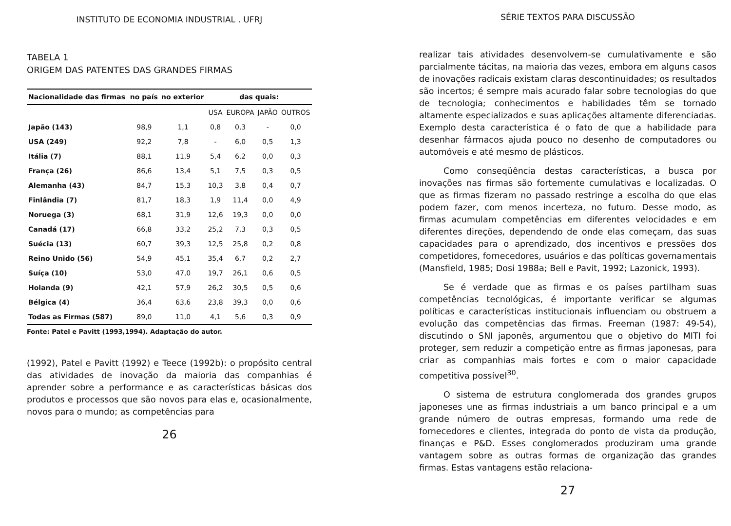INSTITUTO DE ECONOMIA INDUSTRIAL . UFRJ
TABELA 1
ORIGEM DAS PATENTES DAS GRANDES FIRMAS
| Nacionalidade das firmas | no país | no exterior | das quais: | | | |
| --- | --- | --- | --- | --- | --- | --- |
| | | | USA | EUROPA | JAPÃO | OUTROS |
| Japão (143) | 98,9 | 1,1 | 0,8 | 0,3 | - | 0,0 |
| USA (249) | 92,2 | 7,8 | - | 6,0 | 0,5 | 1,3 |
| Itália (7) | 88,1 | 11,9 | 5,4 | 6,2 | 0,0 | 0,3 |
| França (26) | 86,6 | 13,4 | 5,1 | 7,5 | 0,3 | 0,5 |
| Alemanha (43) | 84,7 | 15,3 | 10,3 | 3,8 | 0,4 | 0,7 |
| Finlândia (7) | 81,7 | 18,3 | 1,9 | 11,4 | 0,0 | 4,9 |
| Noruega (3) | 68,1 | 31,9 | 12,6 | 19,3 | 0,0 | 0,0 |
| Canadá (17) | 66,8 | 33,2 | 25,2 | 7,3 | 0,3 | 0,5 |
| Suécia (13) | 60,7 | 39,3 | 12,5 | 25,8 | 0,2 | 0,8 |
| Reino Unido (56) | 54,9 | 45,1 | 35,4 | 6,7 | 0,2 | 2,7 |
| Suíça (10) | 53,0 | 47,0 | 19,7 | 26,1 | 0,6 | 0,5 |
| Holanda (9) | 42,1 | 57,9 | 26,2 | 30,5 | 0,5 | 0,6 |
| Bélgica (4) | 36,4 | 63,6 | 23,8 | 39,3 | 0,0 | 0,6 |
| Todas as Firmas (587) | 89,0 | 11,0 | 4,1 | 5,6 | 0,3 | 0,9 |
Fonte: Patel e Pavitt (1993,1994). Adaptação do autor.
(1992), Patel e Pavitt (1992) e Teece (1992b): o propósito central das atividades de inovação da maioria das companhias é aprender sobre a performance e as características básicas dos produtos e processos que são novos para elas e, ocasionalmente, novos para o mundo; as competências para
26
SÉRIE TEXTOS PARA DISCUSSÃO
realizar tais atividades desenvolvem-se cumulativamente e são parcialmente tácitas, na maioria das vezes, embora em alguns casos de inovações radicais existam claras descontinuidades; os resultados são incertos; é sempre mais acurado falar sobre tecnologias do que de tecnologia; conhecimentos e habilidades têm se tornado altamente especializados e suas aplicações altamente diferenciadas. Exemplo desta característica é o fato de que a habilidade para desenhar fármacos ajuda pouco no desenho de computadores ou automóveis e até mesmo de plásticos.
Como conseqüência destas características, a busca por inovações nas firmas são fortemente cumulativas e localizadas. O que as firmas fizeram no passado restringe a escolha do que elas podem fazer, com menos incerteza, no futuro. Desse modo, as firmas acumulam competências em diferentes velocidades e em diferentes direções, dependendo de onde elas começam, das suas capacidades para o aprendizado, dos incentivos e pressões dos competidores, fornecedores, usuários e das políticas governamentais (Mansfield, 1985; Dosi 1988a; Bell e Pavit, 1992; Lazonick, 1993).
Se é verdade que as firmas e os países partilham suas competências tecnológicas, é importante verificar se algumas políticas e características institucionais influenciam ou obstruem a evolução das competências das firmas. Freeman (1987: 49-54), discutindo o SNI japonês, argumentou que o objetivo do MITI foi proteger, sem reduzir a competição entre as firmas japonesas, para criar as companhias mais fortes e com o maior capacidade competitiva possível<sup>30</sup>.
O sistema de estrutura conglomerada dos grandes grupos japoneses une as firmas industriais a um banco principal e a um grande número de outras empresas, formando uma rede de fornecedores e clientes, integrada do ponto de vista da produção, finanças e P&D. Esses conglomerados produziram uma grande vantagem sobre as outras formas de organização das grandes firmas. Estas vantagens estão relaciona-
27